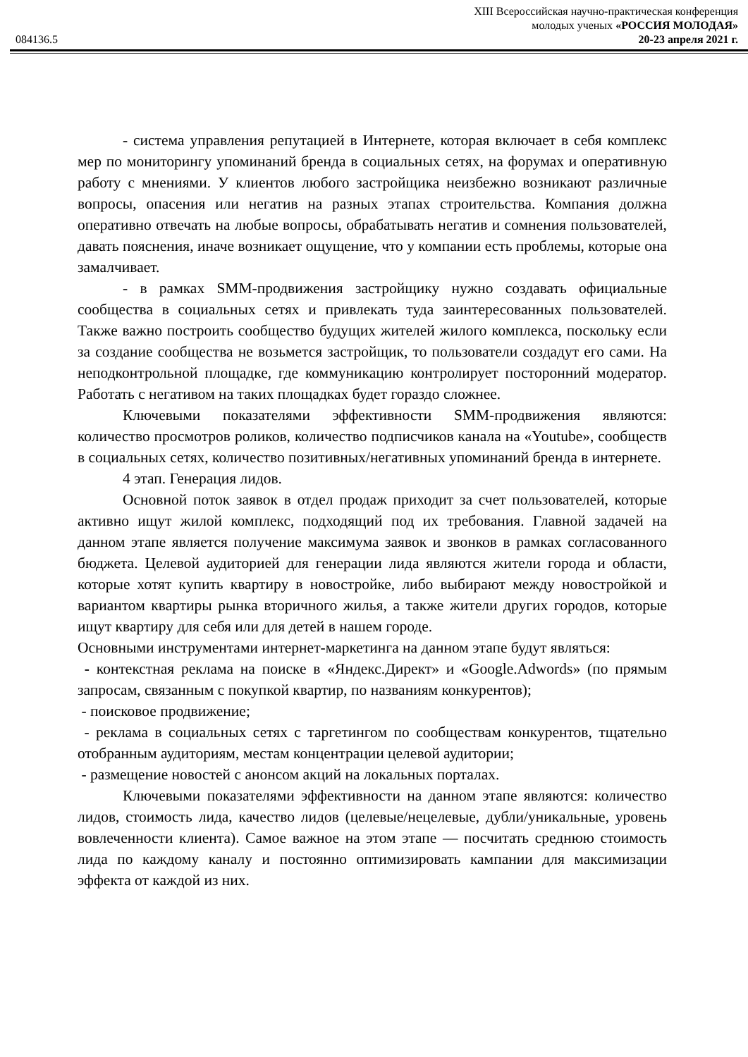XIII Всероссийская научно-практическая конференция
молодых ученых «РОССИЯ МОЛОДАЯ»
084136.5 20-23 апреля 2021 г.
- система управления репутацией в Интернете, которая включает в себя комплекс мер по мониторингу упоминаний бренда в социальных сетях, на форумах и оперативную работу с мнениями. У клиентов любого застройщика неизбежно возникают различные вопросы, опасения или негатив на разных этапах строительства. Компания должна оперативно отвечать на любые вопросы, обрабатывать негатив и сомнения пользователей, давать пояснения, иначе возникает ощущение, что у компании есть проблемы, которые она замалчивает.
- в рамках SMM-продвижения застройщику нужно создавать официальные сообщества в социальных сетях и привлекать туда заинтересованных пользователей. Также важно построить сообщество будущих жителей жилого комплекса, поскольку если за создание сообщества не возьмется застройщик, то пользователи создадут его сами. На неподконтрольной площадке, где коммуникацию контролирует посторонний модератор. Работать с негативом на таких площадках будет гораздо сложнее.
Ключевыми показателями эффективности SMM-продвижения являются: количество просмотров роликов, количество подписчиков канала на «Youtube», сообществ в социальных сетях, количество позитивных/негативных упоминаний бренда в интернете.
4 этап. Генерация лидов.
Основной поток заявок в отдел продаж приходит за счет пользователей, которые активно ищут жилой комплекс, подходящий под их требования. Главной задачей на данном этапе является получение максимума заявок и звонков в рамках согласованного бюджета. Целевой аудиторией для генерации лида являются жители города и области, которые хотят купить квартиру в новостройке, либо выбирают между новостройкой и вариантом квартиры рынка вторичного жилья, а также жители других городов, которые ищут квартиру для себя или для детей в нашем городе.
Основными инструментами интернет-маркетинга на данном этапе будут являться:
- контекстная реклама на поиске в «Яндекс.Директ» и «Google.Adwords» (по прямым запросам, связанным с покупкой квартир, по названиям конкурентов);
- поисковое продвижение;
- реклама в социальных сетях с таргетингом по сообществам конкурентов, тщательно отобранным аудиториям, местам концентрации целевой аудитории;
- размещение новостей с анонсом акций на локальных порталах.
Ключевыми показателями эффективности на данном этапе являются: количество лидов, стоимость лида, качество лидов (целевые/нецелевые, дубли/уникальные, уровень вовлеченности клиента). Самое важное на этом этапе — посчитать среднюю стоимость лида по каждому каналу и постоянно оптимизировать кампании для максимизации эффекта от каждой из них.